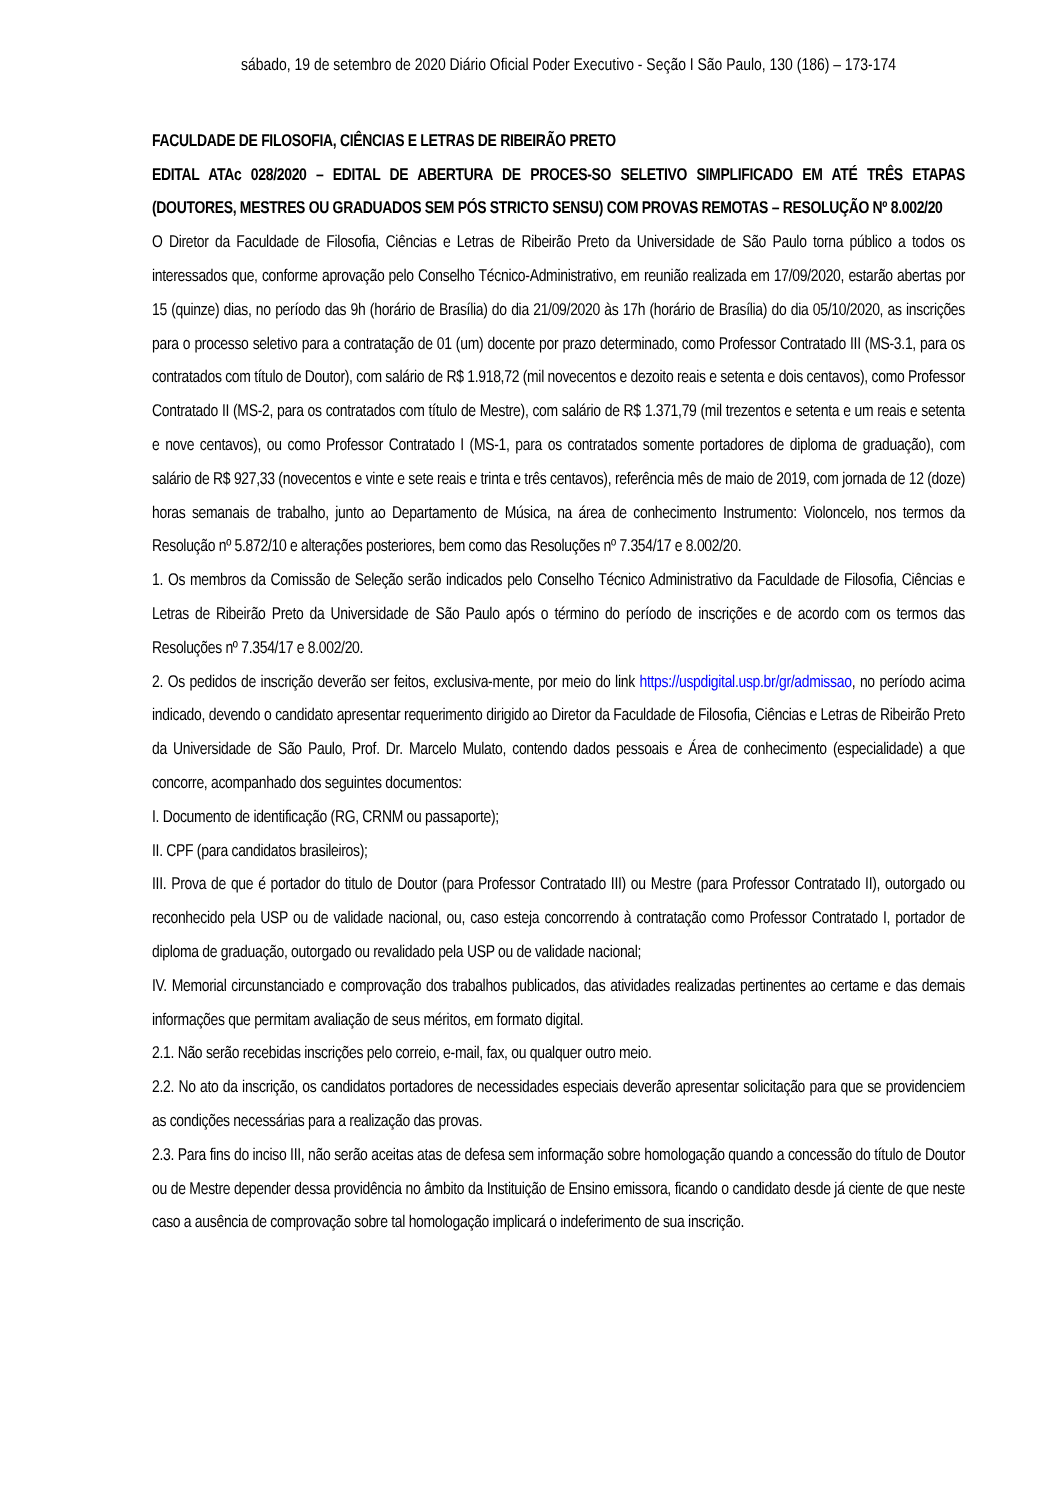sábado, 19 de setembro de 2020 Diário Oficial Poder Executivo - Seção I São Paulo, 130 (186) – 173-174
FACULDADE DE FILOSOFIA, CIÊNCIAS E LETRAS DE RIBEIRÃO PRETO
EDITAL ATAc 028/2020 – EDITAL DE ABERTURA DE PROCES-SO SELETIVO SIMPLIFICADO EM ATÉ TRÊS ETAPAS (DOUTORES, MESTRES OU GRADUADOS SEM PÓS STRICTO SENSU) COM PROVAS REMOTAS – RESOLUÇÃO Nº 8.002/20
O Diretor da Faculdade de Filosofia, Ciências e Letras de Ribeirão Preto da Universidade de São Paulo torna público a todos os interessados que, conforme aprovação pelo Conselho Técnico-Administrativo, em reunião realizada em 17/09/2020, estarão abertas por 15 (quinze) dias, no período das 9h (horário de Brasília) do dia 21/09/2020 às 17h (horário de Brasília) do dia 05/10/2020, as inscrições para o processo seletivo para a contratação de 01 (um) docente por prazo determinado, como Professor Contratado III (MS-3.1, para os contratados com título de Doutor), com salário de R$ 1.918,72 (mil novecentos e dezoito reais e setenta e dois centavos), como Professor Contratado II (MS-2, para os contratados com título de Mestre), com salário de R$ 1.371,79 (mil trezentos e setenta e um reais e setenta e nove centavos), ou como Professor Contratado I (MS-1, para os contratados somente portadores de diploma de graduação), com salário de R$ 927,33 (novecentos e vinte e sete reais e trinta e três centavos), referência mês de maio de 2019, com jornada de 12 (doze) horas semanais de trabalho, junto ao Departamento de Música, na área de conhecimento Instrumento: Violoncelo, nos termos da Resolução nº 5.872/10 e alterações posteriores, bem como das Resoluções nº 7.354/17 e 8.002/20.
1. Os membros da Comissão de Seleção serão indicados pelo Conselho Técnico Administrativo da Faculdade de Filosofia, Ciências e Letras de Ribeirão Preto da Universidade de São Paulo após o término do período de inscrições e de acordo com os termos das Resoluções nº 7.354/17 e 8.002/20.
2. Os pedidos de inscrição deverão ser feitos, exclusiva-mente, por meio do link https://uspdigital.usp.br/gr/admissao, no período acima indicado, devendo o candidato apresentar requerimento dirigido ao Diretor da Faculdade de Filosofia, Ciências e Letras de Ribeirão Preto da Universidade de São Paulo, Prof. Dr. Marcelo Mulato, contendo dados pessoais e Área de conhecimento (especialidade) a que concorre, acompanhado dos seguintes documentos:
I. Documento de identificação (RG, CRNM ou passaporte);
II. CPF (para candidatos brasileiros);
III. Prova de que é portador do titulo de Doutor (para Professor Contratado III) ou Mestre (para Professor Contratado II), outorgado ou reconhecido pela USP ou de validade nacional, ou, caso esteja concorrendo à contratação como Professor Contratado I, portador de diploma de graduação, outorgado ou revalidado pela USP ou de validade nacional;
IV. Memorial circunstanciado e comprovação dos trabalhos publicados, das atividades realizadas pertinentes ao certame e das demais informações que permitam avaliação de seus méritos, em formato digital.
2.1. Não serão recebidas inscrições pelo correio, e-mail, fax, ou qualquer outro meio.
2.2. No ato da inscrição, os candidatos portadores de necessidades especiais deverão apresentar solicitação para que se providenciem as condições necessárias para a realização das provas.
2.3. Para fins do inciso III, não serão aceitas atas de defesa sem informação sobre homologação quando a concessão do título de Doutor ou de Mestre depender dessa providência no âmbito da Instituição de Ensino emissora, ficando o candidato desde já ciente de que neste caso a ausência de comprovação sobre tal homologação implicará o indeferimento de sua inscrição.